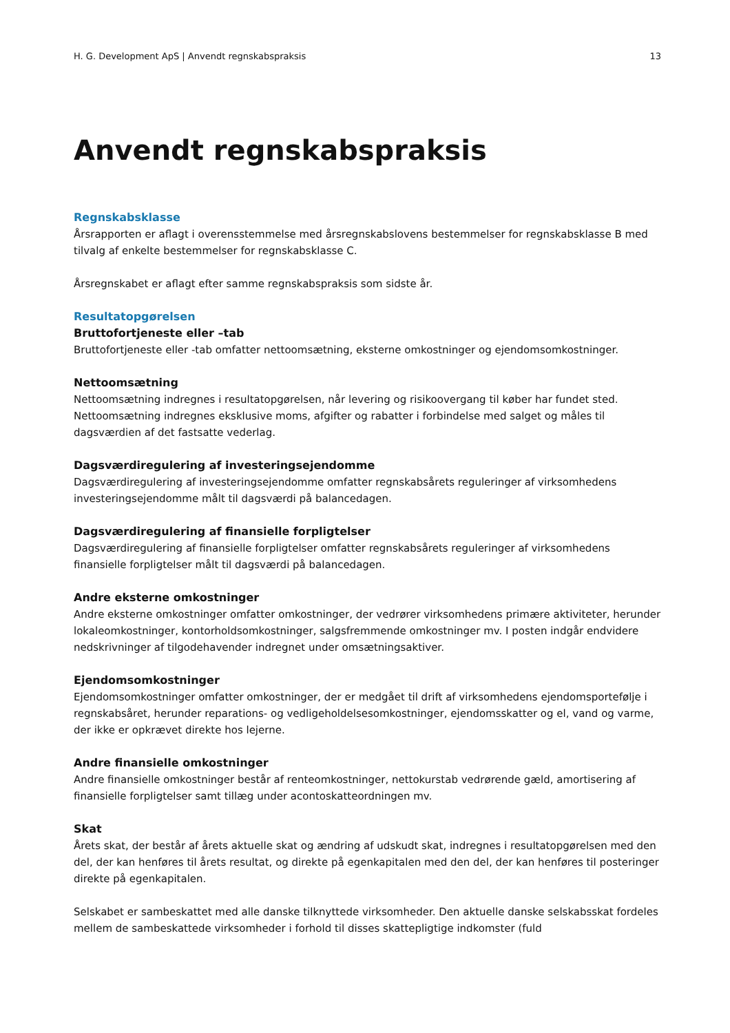H. G. Development ApS | Anvendt regnskabspraksis 13
Anvendt regnskabspraksis
Regnskabsklasse
Årsrapporten er aflagt i overensstemmelse med årsregnskabslovens bestemmelser for regnskabsklasse B med tilvalg af enkelte bestemmelser for regnskabsklasse C.
Årsregnskabet er aflagt efter samme regnskabspraksis som sidste år.
Resultatopgørelsen
Bruttofortjeneste eller –tab
Bruttofortjeneste eller -tab omfatter nettoomsætning, eksterne omkostninger og ejendomsomkostninger.
Nettoomsætning
Nettoomsætning indregnes i resultatopgørelsen, når levering og risikoovergang til køber har fundet sted. Nettoomsætning indregnes eksklusive moms, afgifter og rabatter i forbindelse med salget og måles til dagsværdien af det fastsatte vederlag.
Dagsværdiregulering af investeringsejendomme
Dagsværdiregulering af investeringsejendomme omfatter regnskabsårets reguleringer af virksomhedens investeringsejendomme målt til dagsværdi på balancedagen.
Dagsværdiregulering af finansielle forpligtelser
Dagsværdiregulering af finansielle forpligtelser omfatter regnskabsårets reguleringer af virksomhedens finansielle forpligtelser målt til dagsværdi på balancedagen.
Andre eksterne omkostninger
Andre eksterne omkostninger omfatter omkostninger, der vedrører virksomhedens primære aktiviteter, herunder lokaleomkostninger, kontorholdsomkostninger, salgsfremmende omkostninger mv. I posten indgår endvidere nedskrivninger af tilgodehavender indregnet under omsætningsaktiver.
Ejendomsomkostninger
Ejendomsomkostninger omfatter omkostninger, der er medgået til drift af virksomhedens ejendomsportefølje i regnskabsåret, herunder reparations- og vedligeholdelsesomkostninger, ejendomsskatter og el, vand og varme, der ikke er opkrævet direkte hos lejerne.
Andre finansielle omkostninger
Andre finansielle omkostninger består af renteomkostninger, nettokurstab vedrørende gæld, amortisering af finansielle forpligtelser samt tillæg under acontoskatteordningen mv.
Skat
Årets skat, der består af årets aktuelle skat og ændring af udskudt skat, indregnes i resultatopgørelsen med den del, der kan henføres til årets resultat, og direkte på egenkapitalen med den del, der kan henføres til posteringer direkte på egenkapitalen.
Selskabet er sambeskattet med alle danske tilknyttede virksomheder. Den aktuelle danske selskabsskat fordeles mellem de sambeskattede virksomheder i forhold til disses skattepligtige indkomster (fuld